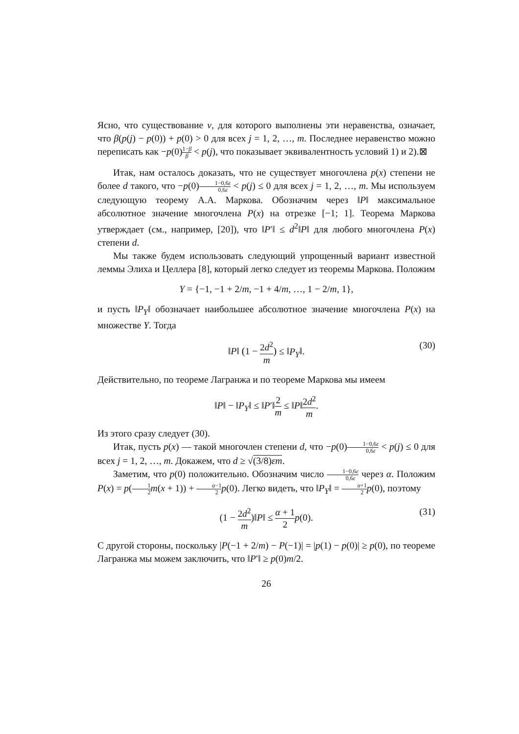Ясно, что существование v, для которого выполнены эти неравенства, означает, что β(p(j) − p(0)) + p(0) > 0 для всех j = 1, 2, …, m. Последнее неравенство можно переписать как −p(0)1−β β < p(j), что показывает эквивалентность условий 1) и 2).⊠
Итак, нам осталось доказать, что не существует многочлена p(x) степени не более d такого, что −p(0)1−0,6ε 0,6ε < p(j) ≤ 0 для всех j = 1, 2, …, m. Мы используем следующую теорему А.А. Маркова. Обозначим через ‖P‖ максимальное абсолютное значение многочлена P(x) на отрезке [−1; 1]. Теорема Маркова утверждает (см., например, [20]), что ‖P′‖ ≤ d<sup>2</sup>‖P‖ для любого многочлена P(x) степени d.
Мы также будем использовать следующий упрощенный вариант известной леммы Элиха и Целлера [8], который легко следует из теоремы Маркова. Положим
Y = {−1, −1 + 2/m, −1 + 4/m, …, 1 − 2/m, 1},
и пусть ‖P<sub>Y</sub>‖ обозначает наибольшее абсолютное значение многочлена P(x) на множестве Y. Тогда
‖P‖ (1 − 2d<sup>2</sup> m) ≤ ‖P<sub>Y</sub>‖.
(30)
Действительно, по теореме Лагранжа и по теореме Маркова мы имеем
‖P‖ − ‖P<sub>Y</sub>‖ ≤ ‖P′‖2 m ≤ ‖P‖2d<sup>2</sup> m.
Из этого сразу следует (30).
Итак, пусть p(x) — такой многочлен степени d, что −p(0)1−0,6ε 0,6ε < p(j) ≤ 0 для всех j = 1, 2, …, m. Докажем, что d ≥ √(3/8)εm.
Заметим, что p(0) положительно. Обозначим число 1−0,6ε 0,6ε через α. Положим P(x) = p(1 2 m(x + 1)) + α−1 2 p(0). Легко видеть, что ‖P<sub>Y</sub>‖ = α+1 2 p(0), поэтому
(1 − 2d<sup>2</sup> m)‖P‖ ≤ α + 1 2 p(0).
(31)
С другой стороны, поскольку |P(−1 + 2/m) − P(−1)| = |p(1) − p(0)| ≥ p(0), по теореме Лагранжа мы можем заключить, что ‖P′‖ ≥ p(0)m/2.
26